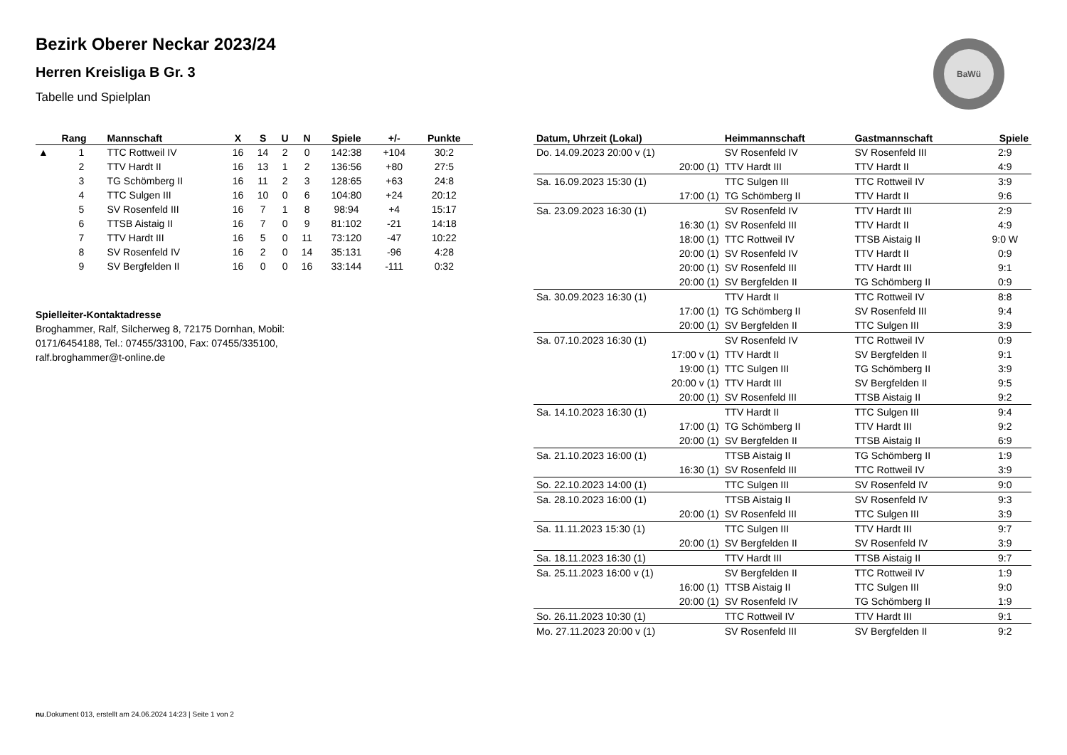BaWü
Bezirk Oberer Neckar 2023/24
Herren Kreisliga B Gr. 3
Tabelle und Spielplan
| | Rang | Mannschaft | X | S | U | N | Spiele | +/- | Punkte |
| --- | --- | --- | --- | --- | --- | --- | --- | --- | --- |
| ▲ | 1 | TTC Rottweil IV | 16 | 14 | 2 | 0 | 142:38 | +104 | 30:2 |
| | 2 | TTV Hardt II | 16 | 13 | 1 | 2 | 136:56 | +80 | 27:5 |
| | 3 | TG Schömberg II | 16 | 11 | 2 | 3 | 128:65 | +63 | 24:8 |
| | 4 | TTC Sulgen III | 16 | 10 | 0 | 6 | 104:80 | +24 | 20:12 |
| | 5 | SV Rosenfeld III | 16 | 7 | 1 | 8 | 98:94 | +4 | 15:17 |
| | 6 | TTSB Aistaig II | 16 | 7 | 0 | 9 | 81:102 | -21 | 14:18 |
| | 7 | TTV Hardt III | 16 | 5 | 0 | 11 | 73:120 | -47 | 10:22 |
| | 8 | SV Rosenfeld IV | 16 | 2 | 0 | 14 | 35:131 | -96 | 4:28 |
| | 9 | SV Bergfelden II | 16 | 0 | 0 | 16 | 33:144 | -111 | 0:32 |
Spielleiter-Kontaktadresse
Broghammer, Ralf, Silcherweg 8, 72175 Dornhan, Mobil: 0171/6454188, Tel.: 07455/33100, Fax: 07455/335100, ralf.broghammer@t-online.de
| Datum, Uhrzeit (Lokal) | Heimmannschaft | Gastmannschaft | Spiele |
| --- | --- | --- | --- |
| Do. 14.09.2023 20:00 v (1) | SV Rosenfeld IV | SV Rosenfeld III | 2:9 |
| 20:00 (1) | TTV Hardt III | TTV Hardt II | 4:9 |
| Sa. 16.09.2023 15:30 (1) | TTC Sulgen III | TTC Rottweil IV | 3:9 |
| 17:00 (1) | TG Schömberg II | TTV Hardt II | 9:6 |
| Sa. 23.09.2023 16:30 (1) | SV Rosenfeld IV | TTV Hardt III | 2:9 |
| 16:30 (1) | SV Rosenfeld III | TTV Hardt II | 4:9 |
| 18:00 (1) | TTC Rottweil IV | TTSB Aistaig II | 9:0 W |
| 20:00 (1) | SV Rosenfeld IV | TTV Hardt II | 0:9 |
| 20:00 (1) | SV Rosenfeld III | TTV Hardt III | 9:1 |
| 20:00 (1) | SV Bergfelden II | TG Schömberg II | 0:9 |
| Sa. 30.09.2023 16:30 (1) | TTV Hardt II | TTC Rottweil IV | 8:8 |
| 17:00 (1) | TG Schömberg II | SV Rosenfeld III | 9:4 |
| 20:00 (1) | SV Bergfelden II | TTC Sulgen III | 3:9 |
| Sa. 07.10.2023 16:30 (1) | SV Rosenfeld IV | TTC Rottweil IV | 0:9 |
| 17:00 v (1) | TTV Hardt II | SV Bergfelden II | 9:1 |
| 19:00 (1) | TTC Sulgen III | TG Schömberg II | 3:9 |
| 20:00 v (1) | TTV Hardt III | SV Bergfelden II | 9:5 |
| 20:00 (1) | SV Rosenfeld III | TTSB Aistaig II | 9:2 |
| Sa. 14.10.2023 16:30 (1) | TTV Hardt II | TTC Sulgen III | 9:4 |
| 17:00 (1) | TG Schömberg II | TTV Hardt III | 9:2 |
| 20:00 (1) | SV Bergfelden II | TTSB Aistaig II | 6:9 |
| Sa. 21.10.2023 16:00 (1) | TTSB Aistaig II | TG Schömberg II | 1:9 |
| 16:30 (1) | SV Rosenfeld III | TTC Rottweil IV | 3:9 |
| So. 22.10.2023 14:00 (1) | TTC Sulgen III | SV Rosenfeld IV | 9:0 |
| Sa. 28.10.2023 16:00 (1) | TTSB Aistaig II | SV Rosenfeld IV | 9:3 |
| 20:00 (1) | SV Rosenfeld III | TTC Sulgen III | 3:9 |
| Sa. 11.11.2023 15:30 (1) | TTC Sulgen III | TTV Hardt III | 9:7 |
| 20:00 (1) | SV Bergfelden II | SV Rosenfeld IV | 3:9 |
| Sa. 18.11.2023 16:30 (1) | TTV Hardt III | TTSB Aistaig II | 9:7 |
| Sa. 25.11.2023 16:00 v (1) | SV Bergfelden II | TTC Rottweil IV | 1:9 |
| 16:00 (1) | TTSB Aistaig II | TTC Sulgen III | 9:0 |
| 20:00 (1) | SV Rosenfeld IV | TG Schömberg II | 1:9 |
| So. 26.11.2023 10:30 (1) | TTC Rottweil IV | TTV Hardt III | 9:1 |
| Mo. 27.11.2023 20:00 v (1) | SV Rosenfeld III | SV Bergfelden II | 9:2 |
nu.Dokument 013, erstellt am 24.06.2024 14:23 | Seite 1 von 2